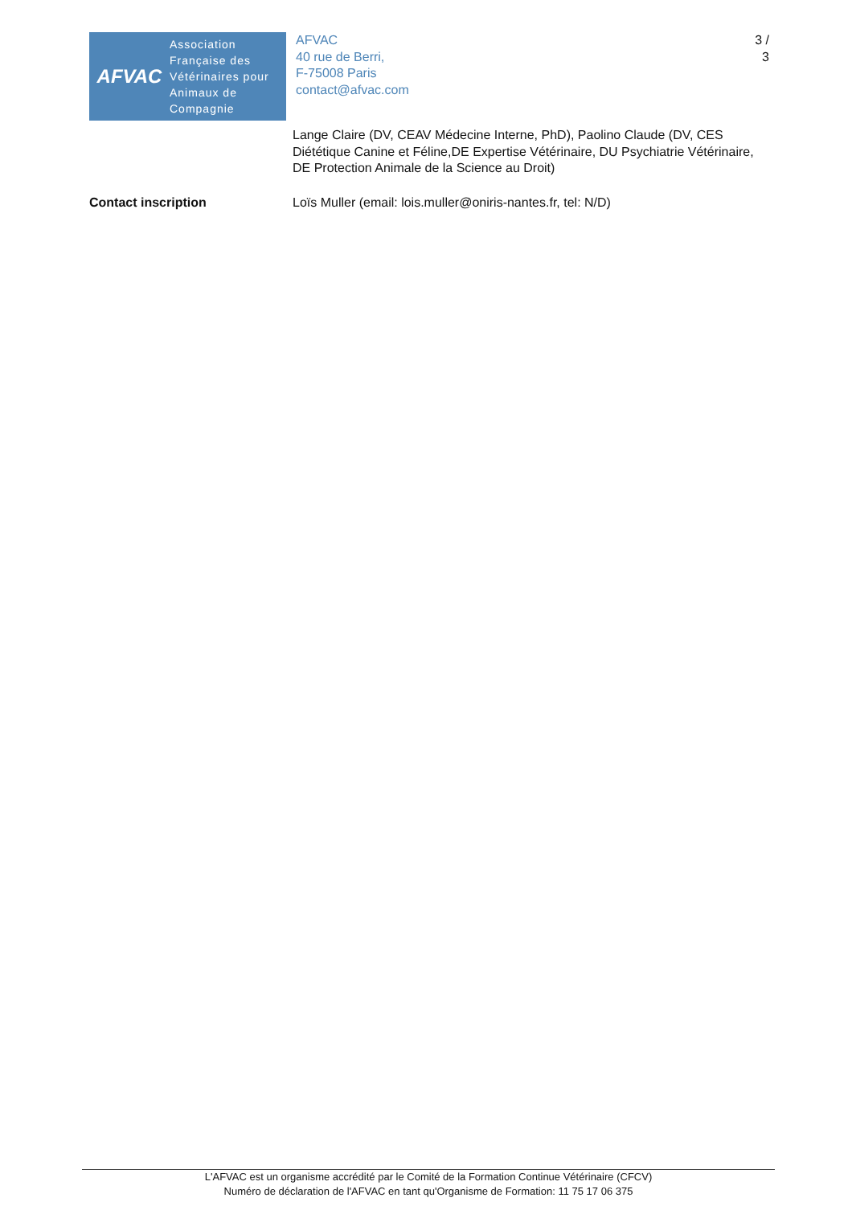AFVAC
Association
Française des
Vétérinaires pour
Animaux de
Compagnie
AFVAC
40 rue de Berri,
F-75008 Paris
contact@afvac.com
3 /
3
Lange Claire (DV, CEAV Médecine Interne, PhD), Paolino Claude (DV, CES Diététique Canine et Féline,DE Expertise Vétérinaire, DU Psychiatrie Vétérinaire, DE Protection Animale de la Science au Droit)
Contact inscription Loïs Muller (email: lois.muller@oniris-nantes.fr, tel: N/D)
L'AFVAC est un organisme accrédité par le Comité de la Formation Continue Vétérinaire (CFCV)
Numéro de déclaration de l'AFVAC en tant qu'Organisme de Formation: 11 75 17 06 375